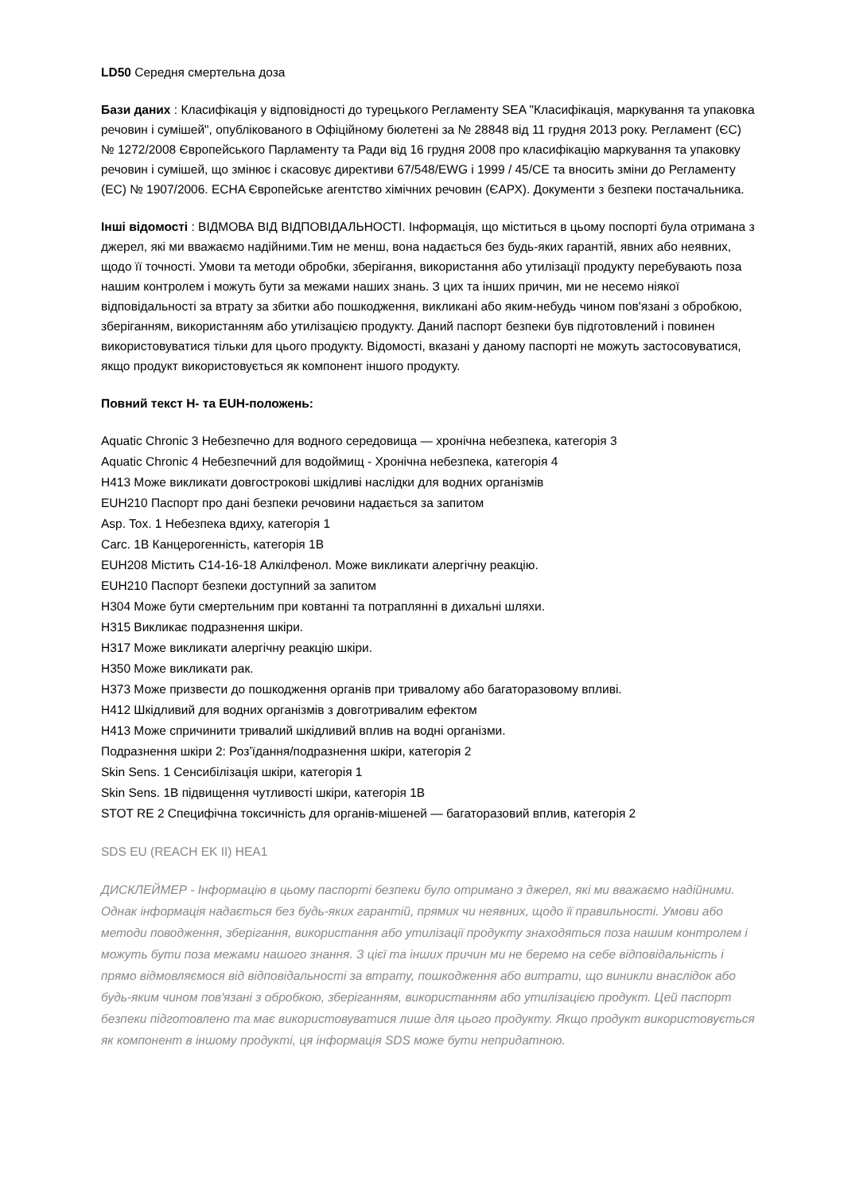LD50 Середня смертельна доза
Бази даних : Класифікація у відповідності до турецького Регламенту SEA "Класифікація, маркування та упаковка речовин і сумішей", опублікованого в Офіційному бюлетені за № 28848 від 11 грудня 2013 року. Регламент (ЄС) № 1272/2008 Європейського Парламенту та Ради від 16 грудня 2008 про класифікацію маркування та упаковку речовин і сумішей, що змінює і скасовує директиви 67/548/EWG і 1999 / 45/CE та вносить зміни до Регламенту (ЕС) № 1907/2006. ECHA Європейське агентство хімічних речовин (ЄАРХ). Документи з безпеки постачальника.
Інші відомості : ВІДМОВА ВІД ВІДПОВІДАЛЬНОСТІ. Інформація, що міститься в цьому поспорті була отримана з джерел, які ми вважаємо надійними.Тим не менш, вона надається без будь-яких гарантій, явних або неявних, щодо її точності. Умови та методи обробки, зберігання, використання або утилізації продукту перебувають поза нашим контролем і можуть бути за межами наших знань. З цих та інших причин, ми не несемо ніякої відповідальності за втрату за збитки або пошкодження, викликані або яким-небудь чином пов'язані з обробкою, зберіганням, використанням або утилізацією продукту. Даний паспорт безпеки був підготовлений і повинен використовуватися тільки для цього продукту. Відомості, вказані у даному паспорті не можуть застосовуватися, якщо продукт використовується як компонент іншого продукту.
Повний текст H- та EUH-положень:
Aquatic Chronic 3 Небезпечно для водного середовища — хронічна небезпека, категорія 3
Aquatic Chronic 4 Небезпечний для водоймищ - Хронічна небезпека, категорія 4
H413 Може викликати довгострокові шкідливі наслідки для водних організмів
EUH210 Паспорт про дані безпеки речовини надається за запитом
Asp. Tox. 1 Небезпека вдиху, категорія 1
Carc. 1B Канцерогенність, категорія 1B
EUH208 Містить C14-16-18 Алкілфенол. Може викликати алергічну реакцію.
EUH210 Паспорт безпеки доступний за запитом
H304 Може бути смертельним при ковтанні та потраплянні в дихальні шляхи.
H315 Викликає подразнення шкіри.
H317 Може викликати алергічну реакцію шкіри.
H350 Може викликати рак.
H373 Може призвести до пошкодження органів при тривалому або багаторазовому впливі.
H412 Шкідливий для водних організмів з довготривалим ефектом
H413 Може спричинити тривалий шкідливий вплив на водні організми.
Подразнення шкіри 2: Роз’їдання/подразнення шкіри, категорія 2
Skin Sens. 1 Сенсибілізація шкіри, категорія 1
Skin Sens. 1B підвищення чутливості шкіри, категорія 1B
STOT RE 2 Специфічна токсичність для органів-мішеней — багаторазовий вплив, категорія 2
SDS EU (REACH EK II) HEA1
ДИСКЛЕЙМЕР - Інформацію в цьому паспорті безпеки було отримано з джерел, які ми вважаємо надійними. Однак інформація надається без будь-яких гарантій, прямих чи неявних, щодо її правильності. Умови або методи поводження, зберігання, використання або утилізації продукту знаходяться поза нашим контролем і можуть бути поза межами нашого знання. З цієї та інших причин ми не беремо на себе відповідальність і прямо відмовляємося від відповідальності за втрату, пошкодження або витрати, що виникли внаслідок або будь-яким чином пов'язані з обробкою, зберіганням, використанням або утилізацією продукт. Цей паспорт безпеки підготовлено та має використовуватися лише для цього продукту. Якщо продукт використовується як компонент в іншому продукті, ця інформація SDS може бути непридатною.